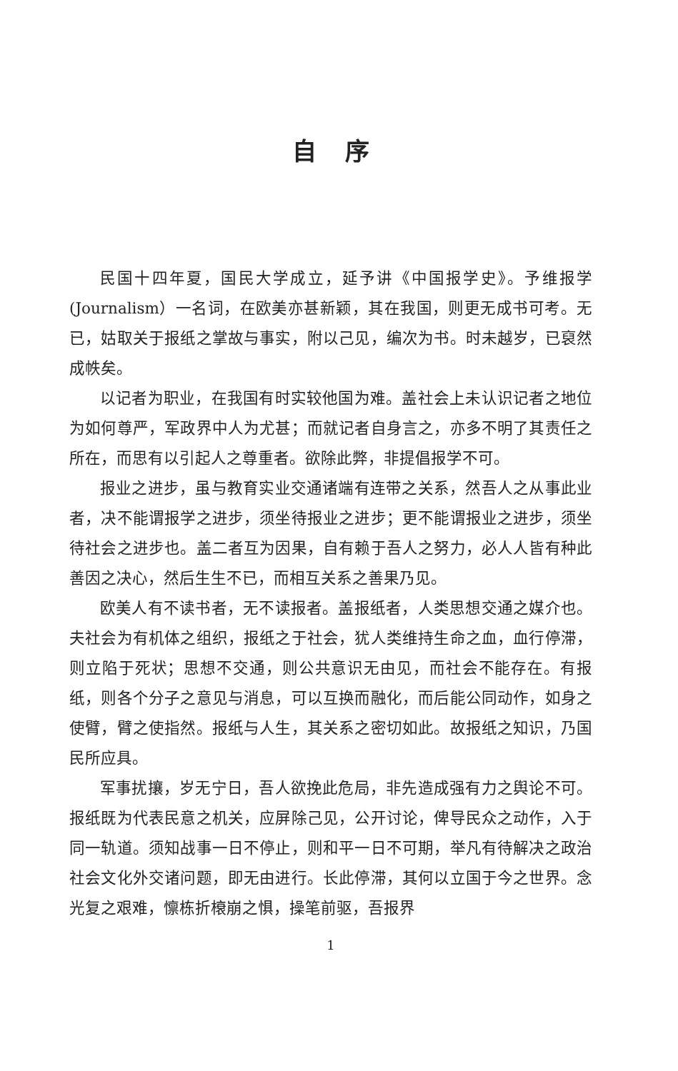自序
民国十四年夏，国民大学成立，延予讲《中国报学史》。予维报学(Journalism）一名词，在欧美亦甚新颖，其在我国，则更无成书可考。无已，姑取关于报纸之掌故与事实，附以己见，编次为书。时未越岁，已裒然成帙矣。
以记者为职业，在我国有时实较他国为难。盖社会上未认识记者之地位为如何尊严，军政界中人为尤甚；而就记者自身言之，亦多不明了其责任之所在，而思有以引起人之尊重者。欲除此弊，非提倡报学不可。
报业之进步，虽与教育实业交通诸端有连带之关系，然吾人之从事此业者，决不能谓报学之进步，须坐待报业之进步；更不能谓报业之进步，须坐待社会之进步也。盖二者互为因果，自有赖于吾人之努力，必人人皆有种此善因之决心，然后生生不已，而相互关系之善果乃见。
欧美人有不读书者，无不读报者。盖报纸者，人类思想交通之媒介也。夫社会为有机体之组织，报纸之于社会，犹人类维持生命之血，血行停滞，则立陷于死状；思想不交通，则公共意识无由见，而社会不能存在。有报纸，则各个分子之意见与消息，可以互换而融化，而后能公同动作，如身之使臂，臂之使指然。报纸与人生，其关系之密切如此。故报纸之知识，乃国民所应具。
军事扰攘，岁无宁日，吾人欲挽此危局，非先造成强有力之舆论不可。报纸既为代表民意之机关，应屏除己见，公开讨论，俾导民众之动作，入于同一轨道。须知战事一日不停止，则和平一日不可期，举凡有待解决之政治社会文化外交诸问题，即无由进行。长此停滞，其何以立国于今之世界。念光复之艰难，懔栋折榱崩之惧，操笔前驱，吾报界
1